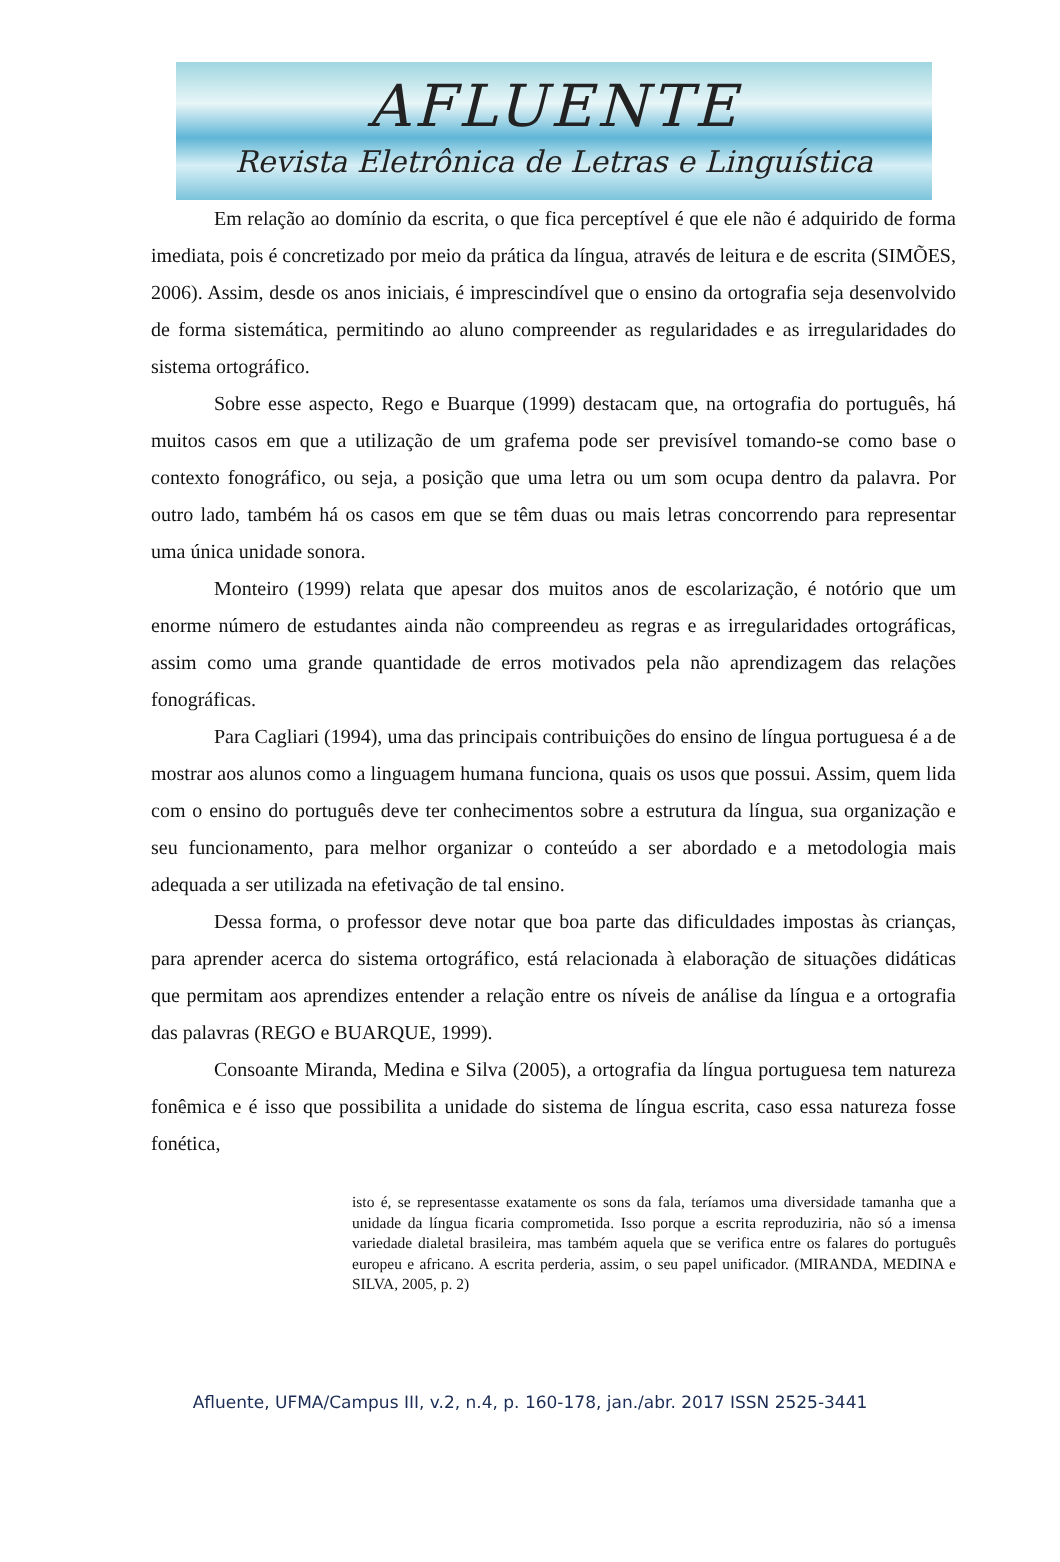AFLUENTE
Revista Eletrônica de Letras e Linguística
Em relação ao domínio da escrita, o que fica perceptível é que ele não é adquirido de forma imediata, pois é concretizado por meio da prática da língua, através de leitura e de escrita (SIMÕES, 2006). Assim, desde os anos iniciais, é imprescindível que o ensino da ortografia seja desenvolvido de forma sistemática, permitindo ao aluno compreender as regularidades e as irregularidades do sistema ortográfico.
Sobre esse aspecto, Rego e Buarque (1999) destacam que, na ortografia do português, há muitos casos em que a utilização de um grafema pode ser previsível tomando-se como base o contexto fonográfico, ou seja, a posição que uma letra ou um som ocupa dentro da palavra. Por outro lado, também há os casos em que se têm duas ou mais letras concorrendo para representar uma única unidade sonora.
Monteiro (1999) relata que apesar dos muitos anos de escolarização, é notório que um enorme número de estudantes ainda não compreendeu as regras e as irregularidades ortográficas, assim como uma grande quantidade de erros motivados pela não aprendizagem das relações fonográficas.
Para Cagliari (1994), uma das principais contribuições do ensino de língua portuguesa é a de mostrar aos alunos como a linguagem humana funciona, quais os usos que possui. Assim, quem lida com o ensino do português deve ter conhecimentos sobre a estrutura da língua, sua organização e seu funcionamento, para melhor organizar o conteúdo a ser abordado e a metodologia mais adequada a ser utilizada na efetivação de tal ensino.
Dessa forma, o professor deve notar que boa parte das dificuldades impostas às crianças, para aprender acerca do sistema ortográfico, está relacionada à elaboração de situações didáticas que permitam aos aprendizes entender a relação entre os níveis de análise da língua e a ortografia das palavras (REGO e BUARQUE, 1999).
Consoante Miranda, Medina e Silva (2005), a ortografia da língua portuguesa tem natureza fonêmica e é isso que possibilita a unidade do sistema de língua escrita, caso essa natureza fosse fonética,
isto é, se representasse exatamente os sons da fala, teríamos uma diversidade tamanha que a unidade da língua ficaria comprometida. Isso porque a escrita reproduziria, não só a imensa variedade dialetal brasileira, mas também aquela que se verifica entre os falares do português europeu e africano. A escrita perderia, assim, o seu papel unificador. (MIRANDA, MEDINA e SILVA, 2005, p. 2)
Afluente, UFMA/Campus III, v.2, n.4, p. 160-178, jan./abr. 2017 ISSN 2525-3441